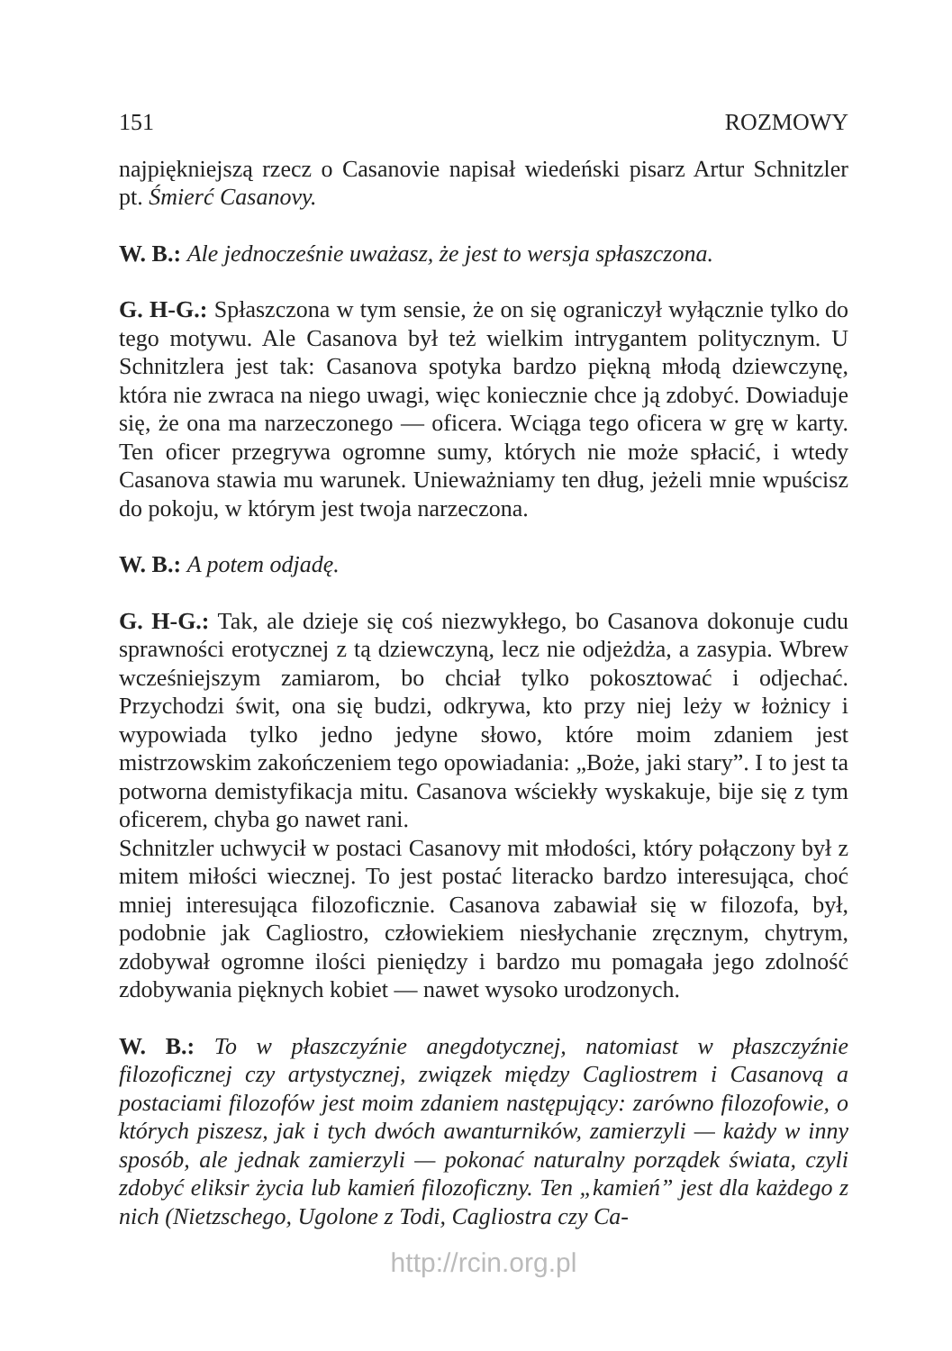151 ROZMOWY
najpiękniejszą rzecz o Casanovie napisał wiedeński pisarz Artur Schnitzler pt. Śmierć Casanovy.
W. B.: Ale jednocześnie uważasz, że jest to wersja spłaszczona.
G. H-G.: Spłaszczona w tym sensie, że on się ograniczył wyłącznie tylko do tego motywu. Ale Casanova był też wielkim intrygantem politycznym. U Schnitzlera jest tak: Casanova spotyka bardzo piękną młodą dziewczynę, która nie zwraca na niego uwagi, więc koniecznie chce ją zdobyć. Dowiaduje się, że ona ma narzeczonego — oficera. Wciąga tego oficera w grę w karty. Ten oficer przegrywa ogromne sumy, których nie może spłacić, i wtedy Casanova stawia mu warunek. Unieważniamy ten dług, jeżeli mnie wpuścisz do pokoju, w którym jest twoja narzeczona.
W. B.: A potem odjadę.
G. H-G.: Tak, ale dzieje się coś niezwykłego, bo Casanova dokonuje cudu sprawności erotycznej z tą dziewczyną, lecz nie odjeżdża, a zasypia. Wbrew wcześniejszym zamiarom, bo chciał tylko pokosztować i odjechać. Przychodzi świt, ona się budzi, odkrywa, kto przy niej leży w łożnicy i wypowiada tylko jedno jedyne słowo, które moim zdaniem jest mistrzowskim zakończeniem tego opowiadania: „Boże, jaki stary”. I to jest ta potworna demistyfikacja mitu. Casanova wściekły wyskakuje, bije się z tym oficerem, chyba go nawet rani.
Schnitzler uchwycił w postaci Casanovy mit młodości, który połączony był z mitem miłości wiecznej. To jest postać literacko bardzo interesująca, choć mniej interesująca filozoficznie. Casanova zabawiał się w filozofa, był, podobnie jak Cagliostro, człowiekiem niesłychanie zręcznym, chytrym, zdobywał ogromne ilości pieniędzy i bardzo mu pomagała jego zdolność zdobywania pięknych kobiet — nawet wysoko urodzonych.
W. B.: To w płaszczyźnie anegdotycznej, natomiast w płaszczyźnie filozoficznej czy artystycznej, związek między Cagliostrem i Casanovą a postaciami filozofów jest moim zdaniem następujący: zarówno filozofowie, o których piszesz, jak i tych dwóch awanturników, zamierzyli — każdy w inny sposób, ale jednak zamierzyli — pokonać naturalny porządek świata, czyli zdobyć eliksir życia lub kamień filozoficzny. Ten „kamień” jest dla każdego z nich (Nietzschego, Ugolone z Todi, Cagliostra czy Ca-
http://rcin.org.pl